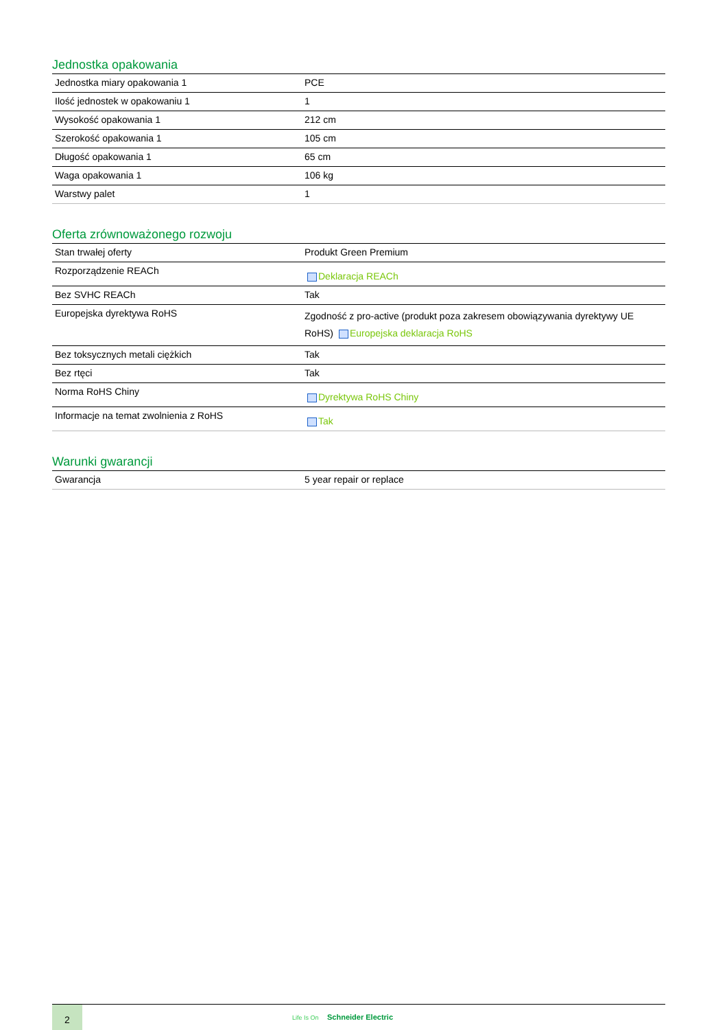Jednostka opakowania
| Jednostka miary opakowania 1 | PCE |
| Ilość jednostek w opakowaniu 1 | 1 |
| Wysokość opakowania 1 | 212 cm |
| Szerokość opakowania 1 | 105 cm |
| Długość opakowania 1 | 65 cm |
| Waga opakowania 1 | 106 kg |
| Warstwy palet | 1 |
Oferta zrównoważonego rozwoju
| Stan trwałej oferty | Produkt Green Premium |
| Rozporządzenie REACh | Deklaracja REACh |
| Bez SVHC REACh | Tak |
| Europejska dyrektywa RoHS | Zgodność z pro-active (produkt poza zakresem obowiązywania dyrektywy UE RoHS) Europejska deklaracja RoHS |
| Bez toksycznych metali ciężkich | Tak |
| Bez rtęci | Tak |
| Norma RoHS Chiny | Dyrektywa RoHS Chiny |
| Informacje na temat zwolnienia z RoHS | Tak |
Warunki gwarancji
| Gwarancja | 5 year repair or replace |
2
Life Is On Schneider Electric